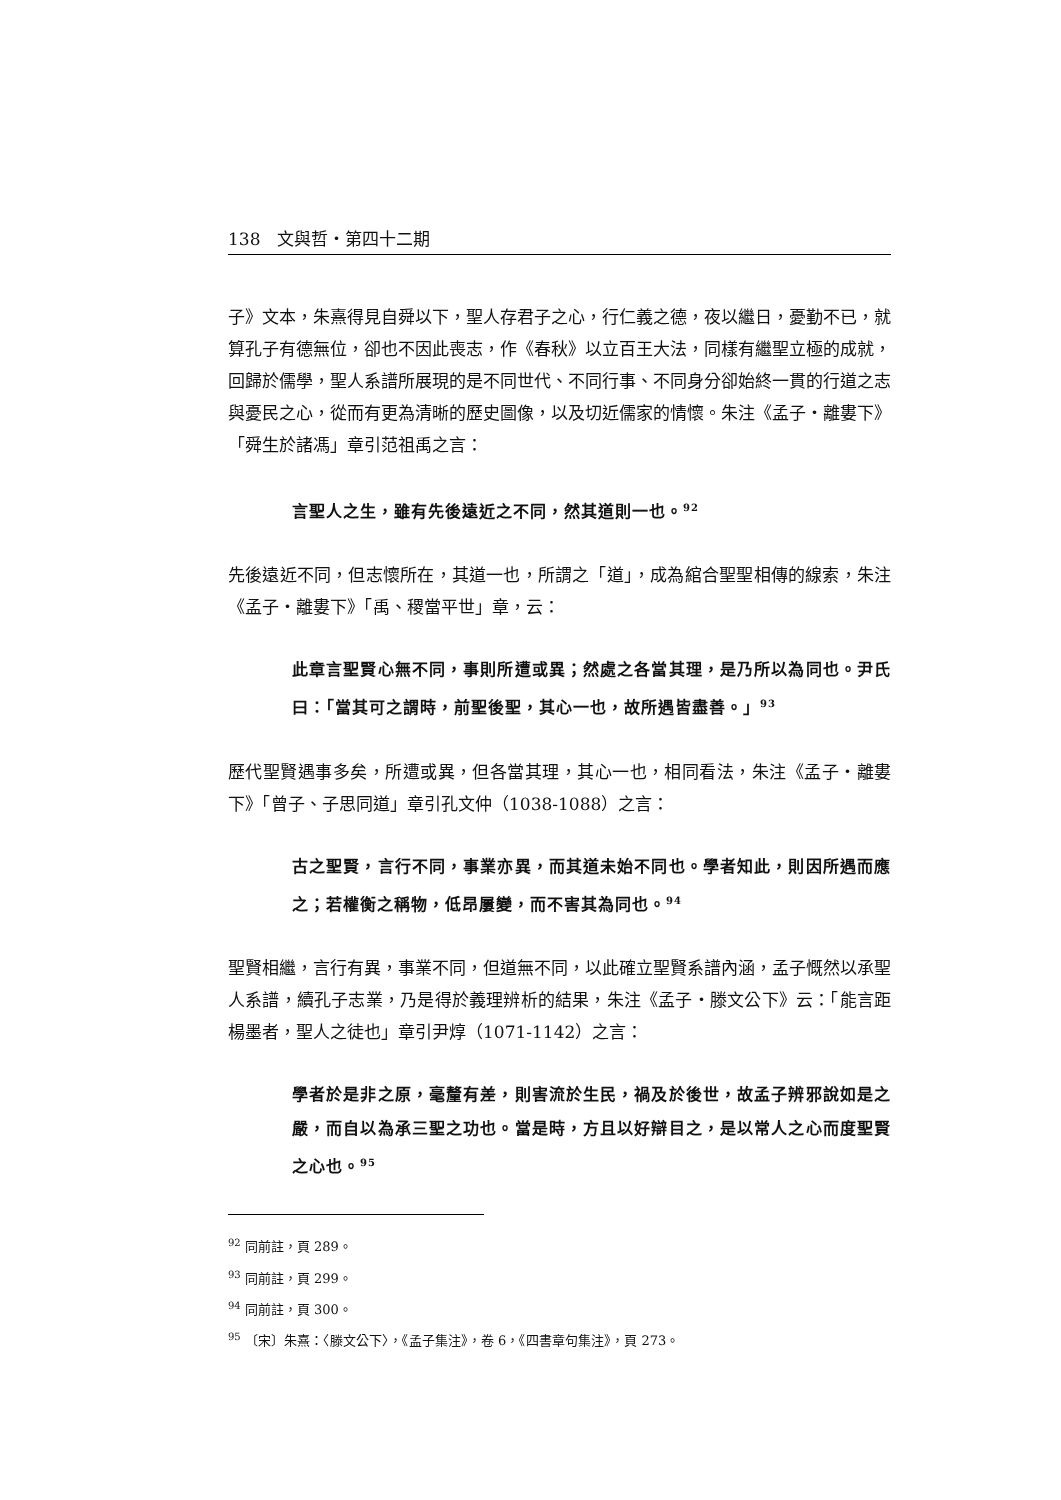138　文與哲・第四十二期
子》文本，朱熹得見自舜以下，聖人存君子之心，行仁義之德，夜以繼日，憂勤不已，就算孔子有德無位，卻也不因此喪志，作《春秋》以立百王大法，同樣有繼聖立極的成就，回歸於儒學，聖人系譜所展現的是不同世代、不同行事、不同身分卻始終一貫的行道之志與憂民之心，從而有更為清晰的歷史圖像，以及切近儒家的情懷。朱注《孟子・離婁下》「舜生於諸馮」章引范祖禹之言：
言聖人之生，雖有先後遠近之不同，然其道則一也。<sup>92</sup>
先後遠近不同，但志懷所在，其道一也，所謂之「道」，成為綰合聖聖相傳的線索，朱注《孟子・離婁下》「禹、稷當平世」章，云：
此章言聖賢心無不同，事則所遭或異；然處之各當其理，是乃所以為同也。尹氏曰：「當其可之謂時，前聖後聖，其心一也，故所遇皆盡善。」<sup>93</sup>
歷代聖賢遇事多矣，所遭或異，但各當其理，其心一也，相同看法，朱注《孟子・離婁下》「曾子、子思同道」章引孔文仲（1038-1088）之言：
古之聖賢，言行不同，事業亦異，而其道未始不同也。學者知此，則因所遇而應之；若權衡之稱物，低昂屢變，而不害其為同也。<sup>94</sup>
聖賢相繼，言行有異，事業不同，但道無不同，以此確立聖賢系譜內涵，孟子慨然以承聖人系譜，續孔子志業，乃是得於義理辨析的結果，朱注《孟子・滕文公下》云：「能言距楊墨者，聖人之徒也」章引尹焞（1071-1142）之言：
學者於是非之原，毫釐有差，則害流於生民，禍及於後世，故孟子辨邪說如是之嚴，而自以為承三聖之功也。當是時，方且以好辯目之，是以常人之心而度聖賢之心也。<sup>95</sup>
<sup>92</sup> 同前註，頁 289。
<sup>93</sup> 同前註，頁 299。
<sup>94</sup> 同前註，頁 300。
<sup>95</sup> 〔宋〕朱熹：〈滕文公下〉，《孟子集注》，卷 6，《四書章句集注》，頁 273。